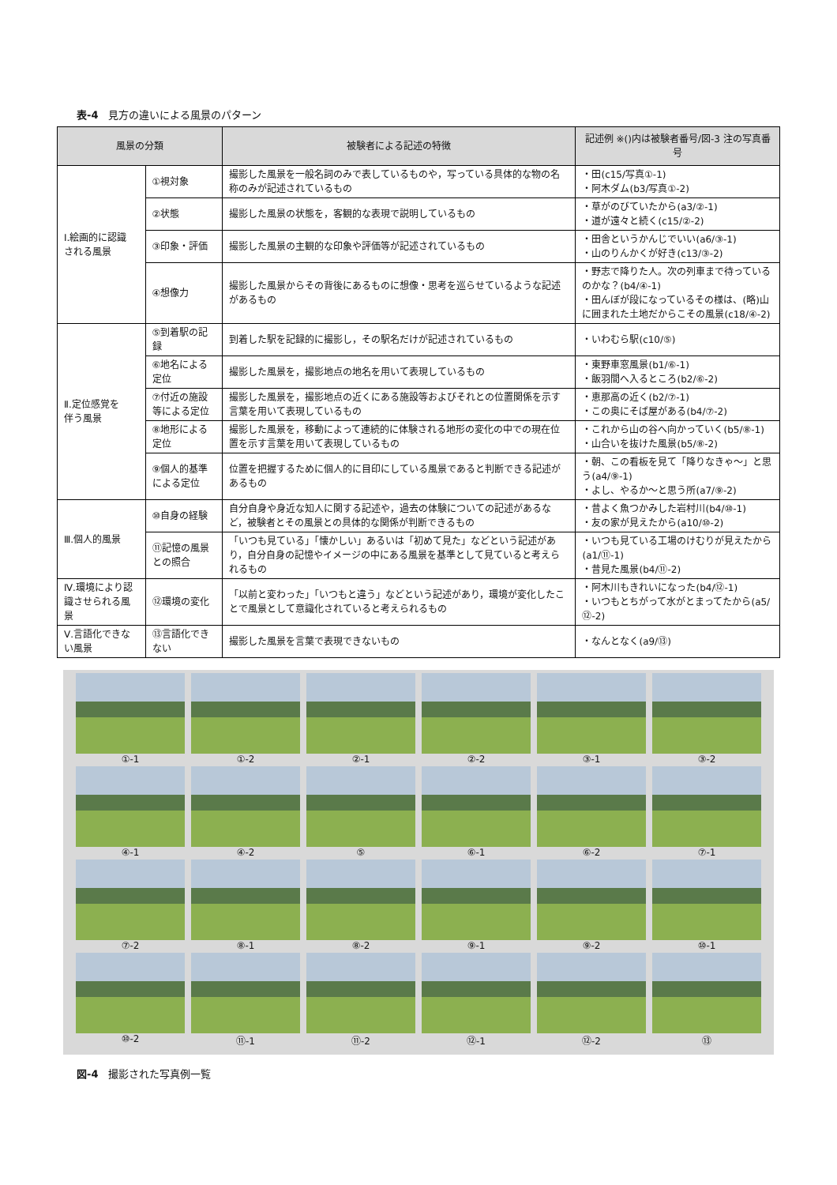表-4　見方の違いによる風景のパターン
| 風景の分類 | | 被験者による記述の特徴 | 記述例 ※()内は被験者番号/図-3 注の写真番号 |
| --- | --- | --- | --- |
| Ⅰ.絵画的に認識 される風景 | ①視対象 | 撮影した風景を一般名詞のみで表しているものや，写っている具体的な物の名称のみが記述されているもの | ・田(c15/写真①-1) ・阿木ダム(b3/写真①-2) |
| | ②状態 | 撮影した風景の状態を，客観的な表現で説明しているもの | ・草がのびていたから(a3/②-1) ・道が遠々と続く(c15/②-2) |
| | ③印象・評価 | 撮影した風景の主観的な印象や評価等が記述されているもの | ・田舎というかんじでいい(a6/③-1) ・山のりんかくが好き(c13/③-2) |
| | ④想像力 | 撮影した風景からその背後にあるものに想像・思考を巡らせているような記述があるもの | ・野志で降りた人。次の列車まで待っているのかな？(b4/④-1) ・田んぼが段になっているその様は、(略)山に囲まれた土地だからこその風景(c18/④-2) |
| Ⅱ.定位感覚を 伴う風景 | ⑤到着駅の記録 | 到着した駅を記録的に撮影し，その駅名だけが記述されているもの | ・いわむら駅(c10/⑤) |
| | ⑥地名による定位 | 撮影した風景を，撮影地点の地名を用いて表現しているもの | ・東野車窓風景(b1/⑥-1) ・飯羽間へ入るところ(b2/⑥-2) |
| | ⑦付近の施設等による定位 | 撮影した風景を，撮影地点の近くにある施設等およびそれとの位置関係を示す言葉を用いて表現しているもの | ・恵那高の近く(b2/⑦-1) ・この奥にそば屋がある(b4/⑦-2) |
| | ⑧地形による定位 | 撮影した風景を，移動によって連続的に体験される地形の変化の中での現在位置を示す言葉を用いて表現しているもの | ・これから山の谷へ向かっていく(b5/⑧-1) ・山合いを抜けた風景(b5/⑧-2) |
| | ⑨個人的基準による定位 | 位置を把握するために個人的に目印にしている風景であると判断できる記述があるもの | ・朝、この看板を見て「降りなきゃ～」と思う(a4/⑨-1) ・よし、やるか～と思う所(a7/⑨-2) |
| Ⅲ.個人的風景 | ⑩自身の経験 | 自分自身や身近な知人に関する記述や，過去の体験についての記述があるなど，被験者とその風景との具体的な関係が判断できるもの | ・昔よく魚つかみした岩村川(b4/⑩-1) ・友の家が見えたから(a10/⑩-2) |
| | ⑪記憶の風景との照合 | 「いつも見ている」「懐かしい」あるいは「初めて見た」などという記述があり，自分自身の記憶やイメージの中にある風景を基準として見ていると考えられるもの | ・いつも見ている工場のけむりが見えたから(a1/⑪-1) ・昔見た風景(b4/⑪-2) |
| Ⅳ.環境により認識させられる風景 | ⑫環境の変化 | 「以前と変わった」「いつもと違う」などという記述があり，環境が変化したことで風景として意識化されていると考えられるもの | ・阿木川もきれいになった(b4/⑫-1) ・いつもとちがって水がとまってたから(a5/⑫-2) |
| Ⅴ.言語化できない風景 | ⑬言語化できない | 撮影した風景を言葉で表現できないもの | ・なんとなく(a9/⑬) |
①-1
①-2
②-1
②-2
③-1
③-2
④-1
④-2
⑤
⑥-1
⑥-2
⑦-1
⑦-2
⑧-1
⑧-2
⑨-1
⑨-2
⑩-1
⑩-2
⑪-1
⑪-2
⑫-1
⑫-2
⑬
図-4　撮影された写真例一覧